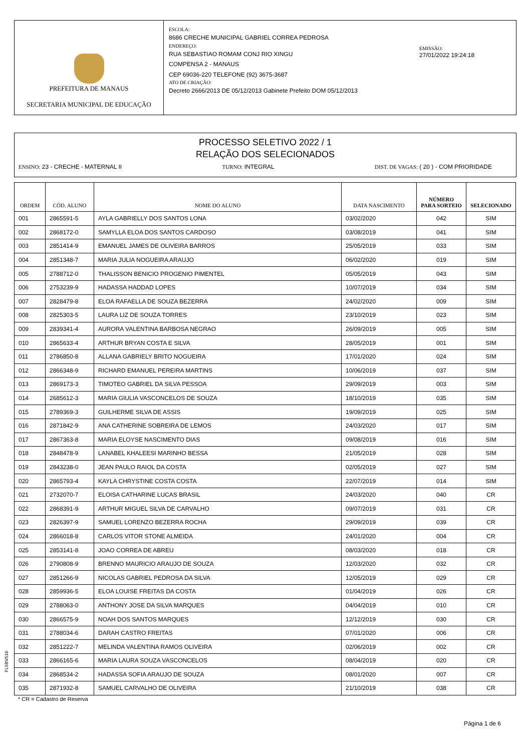PREFEITURA DE MANAUS
SECRETARIA MUNICIPAL DE EDUCAÇÃO
ESCOLA:
8686 CRECHE MUNICIPAL GABRIEL CORREA PEDROSA
ENDEREÇO:
RUA SEBASTIAO ROMAM CONJ RIO XINGU
COMPENSA 2 - MANAUS
CEP 69036-220 TELEFONE (92) 3675-3687
ATO DE CRIAÇÃO:
Decreto 2666/2013 DE 05/12/2013 Gabinete Prefeito DOM 05/12/2013
EMISSÃO:
27/01/2022 19:24:18
PROCESSO SELETIVO 2022 / 1
RELAÇÃO DOS SELECIONADOS
ENSINO: 23 - CRECHE - MATERNAL II
TURNO: INTEGRAL DIST. DE VAGAS: ( 20 ) - COM PRIORIDADE
| ORDEM | CÓD. ALUNO | NOME DO ALUNO | DATA NASCIMENTO | NÚMERO PARA SORTEIO | SELECIONADO |
| --- | --- | --- | --- | --- | --- |
| 001 | 2865591-5 | AYLA GABRIELLY DOS SANTOS LONA | 03/02/2020 | 042 | SIM |
| 002 | 2868172-0 | SAMYLLA ELOA DOS SANTOS CARDOSO | 03/08/2019 | 041 | SIM |
| 003 | 2851414-9 | EMANUEL JAMES DE OLIVEIRA BARROS | 25/05/2019 | 033 | SIM |
| 004 | 2851348-7 | MARIA JULIA NOGUEIRA ARAUJO | 06/02/2020 | 019 | SIM |
| 005 | 2788712-0 | THALISSON BENICIO PROGENIO PIMENTEL | 05/05/2019 | 043 | SIM |
| 006 | 2753239-9 | HADASSA HADDAD LOPES | 10/07/2019 | 034 | SIM |
| 007 | 2828479-8 | ELOA RAFAELLA DE SOUZA BEZERRA | 24/02/2020 | 009 | SIM |
| 008 | 2825303-5 | LAURA LIZ DE SOUZA TORRES | 23/10/2019 | 023 | SIM |
| 009 | 2839341-4 | AURORA VALENTINA BARBOSA NEGRAO | 26/09/2019 | 005 | SIM |
| 010 | 2865633-4 | ARTHUR BRYAN COSTA E SILVA | 28/05/2019 | 001 | SIM |
| 011 | 2786850-8 | ALLANA GABRIELY BRITO NOGUEIRA | 17/01/2020 | 024 | SIM |
| 012 | 2866348-9 | RICHARD EMANUEL PEREIRA MARTINS | 10/06/2019 | 037 | SIM |
| 013 | 2869173-3 | TIMOTEO GABRIEL DA SILVA PESSOA | 29/09/2019 | 003 | SIM |
| 014 | 2685612-3 | MARIA GIULIA VASCONCELOS DE SOUZA | 18/10/2019 | 035 | SIM |
| 015 | 2789369-3 | GUILHERME SILVA DE ASSIS | 19/09/2019 | 025 | SIM |
| 016 | 2871842-9 | ANA CATHERINE SOBREIRA DE LEMOS | 24/03/2020 | 017 | SIM |
| 017 | 2867363-8 | MARIA ELOYSE NASCIMENTO DIAS | 09/08/2019 | 016 | SIM |
| 018 | 2848478-9 | LANABEL KHALEESI MARINHO BESSA | 21/05/2019 | 028 | SIM |
| 019 | 2843238-0 | JEAN PAULO RAIOL DA COSTA | 02/05/2019 | 027 | SIM |
| 020 | 2865793-4 | KAYLA CHRYSTINE COSTA COSTA | 22/07/2019 | 014 | SIM |
| 021 | 2732070-7 | ELOISA CATHARINE LUCAS BRASIL | 24/03/2020 | 040 | CR |
| 022 | 2868391-9 | ARTHUR MIGUEL SILVA DE CARVALHO | 09/07/2019 | 031 | CR |
| 023 | 2826397-9 | SAMUEL LORENZO BEZERRA ROCHA | 29/09/2019 | 039 | CR |
| 024 | 2866018-8 | CARLOS VITOR STONE ALMEIDA | 24/01/2020 | 004 | CR |
| 025 | 2853141-8 | JOAO CORREA DE ABREU | 08/03/2020 | 018 | CR |
| 026 | 2790808-9 | BRENNO MAURICIO ARAUJO DE SOUZA | 12/03/2020 | 032 | CR |
| 027 | 2851266-9 | NICOLAS GABRIEL PEDROSA DA SILVA | 12/05/2019 | 029 | CR |
| 028 | 2859936-5 | ELOA LOUISE FREITAS DA COSTA | 01/04/2019 | 026 | CR |
| 029 | 2788063-0 | ANTHONY JOSE DA SILVA MARQUES | 04/04/2019 | 010 | CR |
| 030 | 2866575-9 | NOAH DOS SANTOS MARQUES | 12/12/2019 | 030 | CR |
| 031 | 2788034-6 | DARAH CASTRO FREITAS | 07/01/2020 | 006 | CR |
| 032 | 2851222-7 | MELINDA VALENTINA RAMOS OLIVEIRA | 02/06/2019 | 002 | CR |
| 033 | 2866165-6 | MARIA LAURA SOUZA VASCONCELOS | 08/04/2019 | 020 | CR |
| 034 | 2868534-2 | HADASSA SOFIA ARAUJO DE SOUZA | 08/01/2020 | 007 | CR |
| 035 | 2871932-8 | SAMUEL CARVALHO DE OLIVEIRA | 21/10/2019 | 038 | CR |
* CR = Cadastro de Reserva
FL5BV516
Página 1 de 6